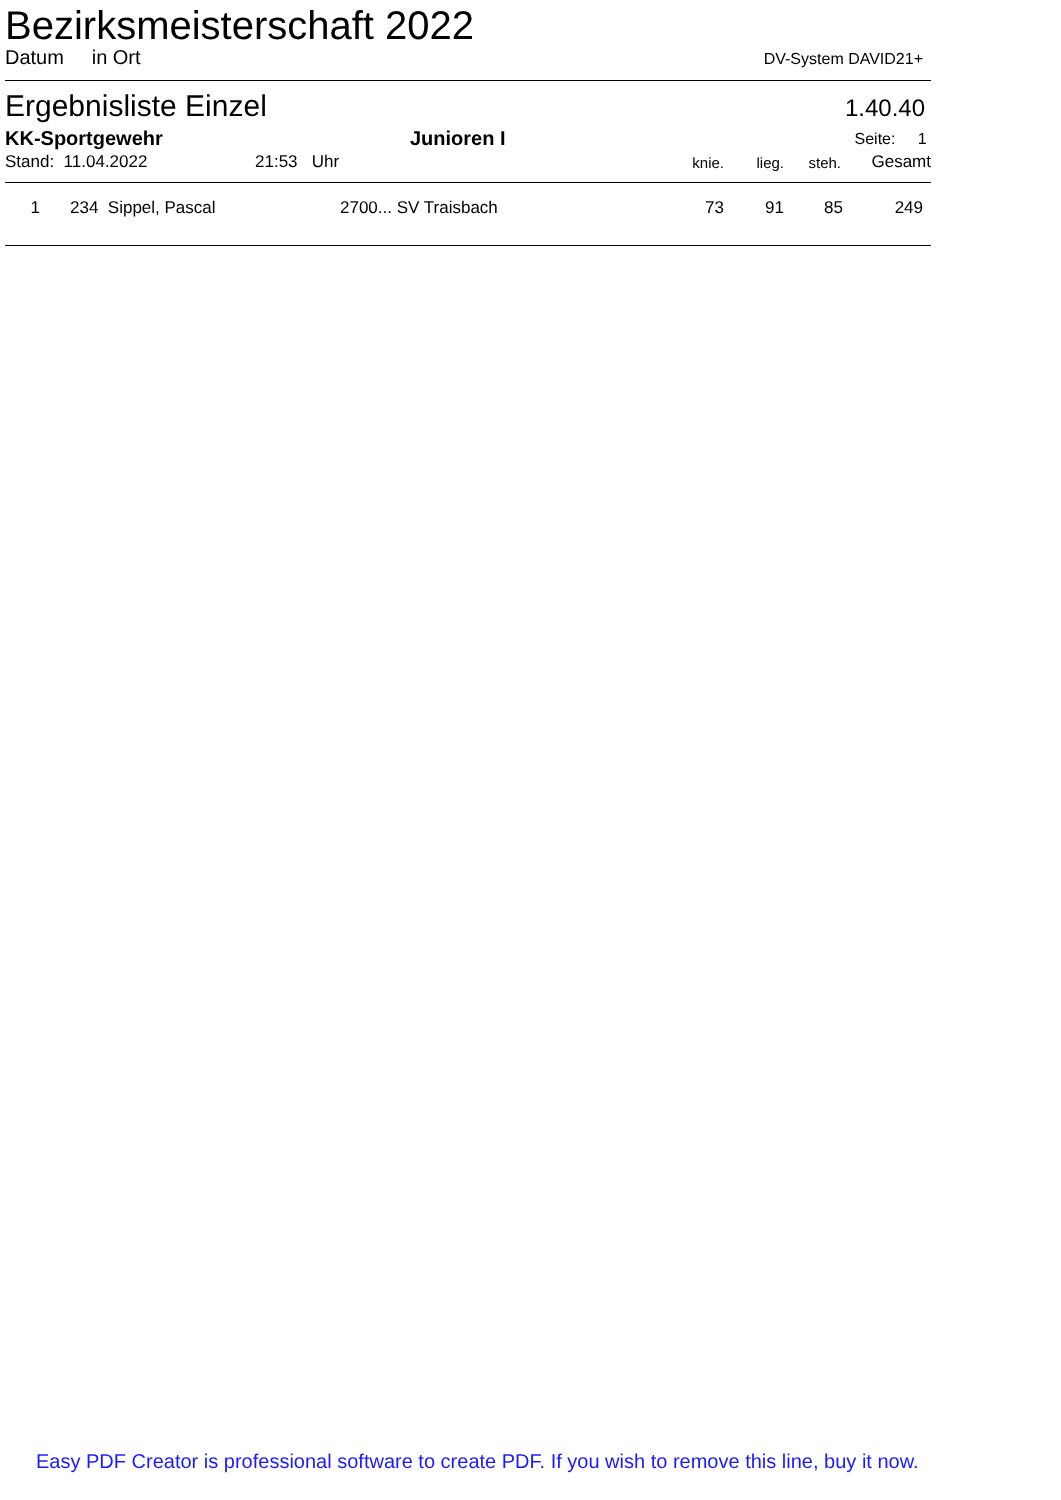Bezirksmeisterschaft 2022
Datum in Ort DV-System DAVID21+
Ergebnisliste Einzel 1.40.40
| KK-Sportgewehr | Junioren I | Seite: 1 |
| --- | --- | --- |
| Stand: 11.04.2022 | 21:53 Uhr | knie. | lieg. | steh. | Gesamt |
| --- | --- | --- | --- | --- | --- |
| 1 | | 234 Sippel, Pascal | 2700... SV Traisbach | 73 | 91 | 85 | 249 | |
Easy PDF Creator is professional software to create PDF. If you wish to remove this line, buy it now.